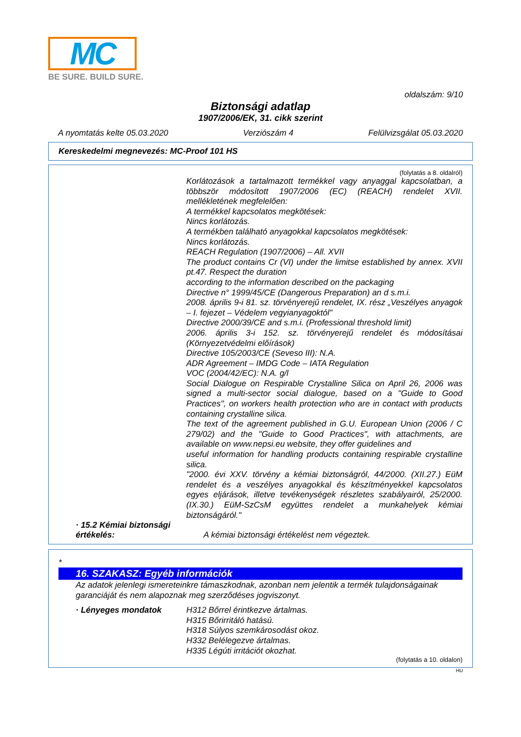MC
BE SURE. BUILD SURE.
oldalszám: 9/10
Biztonsági adatlap
1907/2006/EK, 31. cikk szerint
A nyomtatás kelte 05.03.2020 Verziószám 4 Felülvizsgálat 05.03.2020
Kereskedelmi megnevezés: MC-Proof 101 HS
(folytatás a 8. oldalról)
Korlátozások a tartalmazott termékkel vagy anyaggal kapcsolatban, a többször módosított 1907/2006 (EC) (REACH) rendelet XVII. mellékletének megfelelően:
A termékkel kapcsolatos megkötések:
Nincs korlátozás.
A termékben található anyagokkal kapcsolatos megkötések:
Nincs korlátozás.
REACH Regulation (1907/2006) – All. XVII
The product contains Cr (VI) under the limitse established by annex. XVII pt.47. Respect the duration
according to the information described on the packaging
Directive n° 1999/45/CE (Dangerous Preparation) an d s.m.i.
2008. április 9-i 81. sz. törvényerejű rendelet, IX. rész „Veszélyes anyagok – I. fejezet – Védelem vegyianyagoktól"
Directive 2000/39/CE and s.m.i. (Professional threshold limit)
2006. április 3-i 152. sz. törvényerejű rendelet és módosításai (Környezetvédelmi előírások)
Directive 105/2003/CE (Seveso III): N.A.
ADR Agreement – IMDG Code – IATA Regulation
VOC (2004/42/EC): N.A. g/l
Social Dialogue on Respirable Crystalline Silica on April 26, 2006 was signed a multi-sector social dialogue, based on a "Guide to Good Practices", on workers health protection who are in contact with products containing crystalline silica.
The text of the agreement published in G.U. European Union (2006 / C 279/02) and the "Guide to Good Practices", with attachments, are available on www.nepsi.eu website, they offer guidelines and
useful information for handling products containing respirable crystalline silica.
"2000. évi XXV. törvény a kémiai biztonságról, 44/2000. (XII.27.) EüM rendelet és a veszélyes anyagokkal és készítményekkel kapcsolatos egyes eljárások, illetve tevékenységek részletes szabályairól, 25/2000. (IX.30.) EüM-SzCsM együttes rendelet a munkahelyek kémiai biztonságáról."
· 15.2 Kémiai biztonsági értékelés:
A kémiai biztonsági értékelést nem végeztek.
*
16. SZAKASZ: Egyéb információk
Az adatok jelenlegi ismereteinkre támaszkodnak, azonban nem jelentik a termék tulajdonságainak garanciáját és nem alapoznak meg szerződéses jogviszonyt.
· Lényeges mondatok
H312 Bőrrel érintkezve ártalmas.
H315 Bőrirritáló hatású.
H318 Súlyos szemkárosodást okoz.
H332 Belélegezve ártalmas.
H335 Légúti irritációt okozhat.
(folytatás a 10. oldalon)
HU